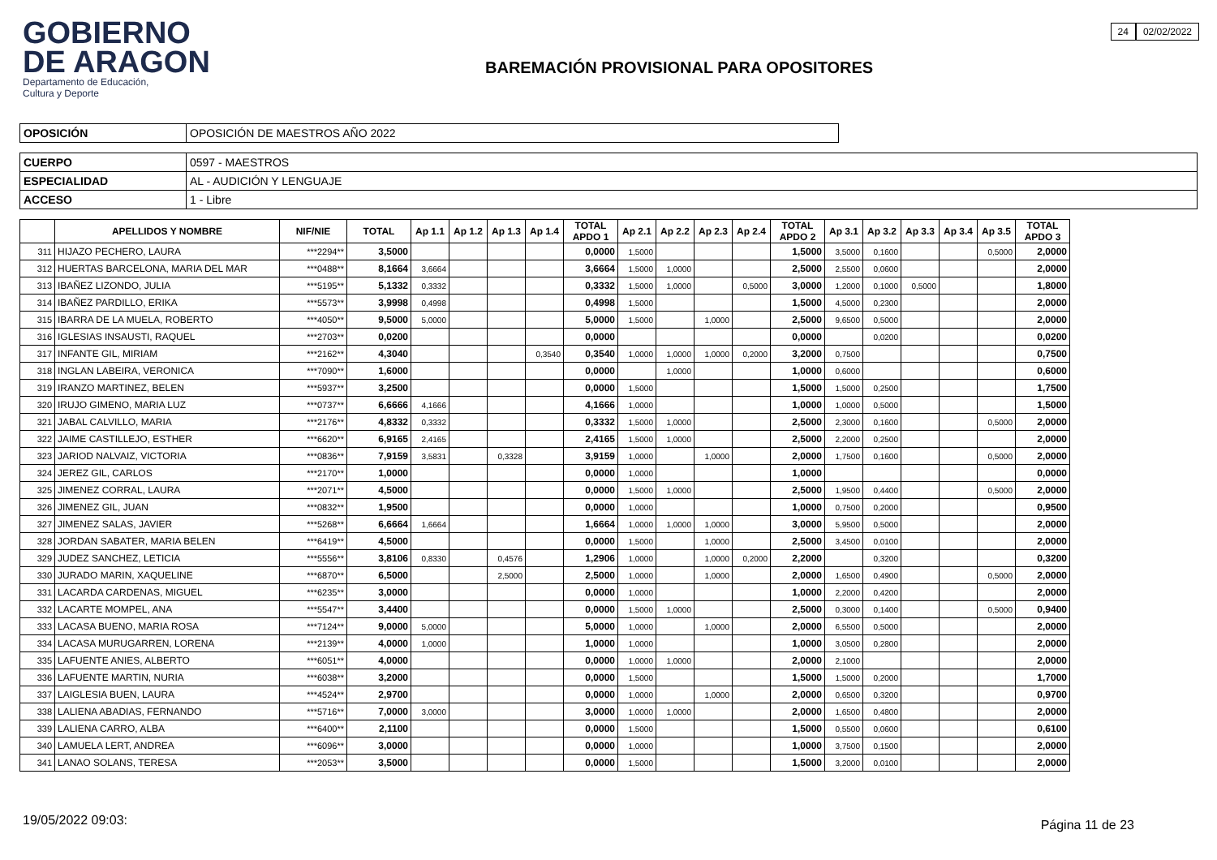GOBIERNO
DE ARAGON
Departamento de Educación,
Cultura y Deporte
BAREMACIÓN PROVISIONAL PARA OPOSITORES
24 02/02/2022
| OPOSICIÓN | OPOSICIÓN DE MAESTROS AÑO 2022 |
| CUERPO | 0597 - MAESTROS |
| ESPECIALIDAD | AL - AUDICIÓN Y LENGUAJE |
| ACCESO | 1 - Libre |
| | APELLIDOS Y NOMBRE | NIF/NIE | TOTAL | Ap 1.1 | Ap 1.2 | Ap 1.3 | Ap 1.4 | TOTAL APDO 1 | Ap 2.1 | Ap 2.2 | Ap 2.3 | Ap 2.4 | TOTAL APDO 2 | Ap 3.1 | Ap 3.2 | Ap 3.3 | Ap 3.4 | Ap 3.5 | TOTAL APDO 3 |
| --- | --- | --- | --- | --- | --- | --- | --- | --- | --- | --- | --- | --- | --- | --- | --- | --- | --- | --- | --- |
| 311 | HIJAZO PECHERO, LAURA | ***2294** | 3,5000 | | | | | 0,0000 | 1,5000 | | | | 1,5000 | 3,5000 | 0,1600 | | | 0,5000 | 2,0000 |
| 312 | HUERTAS BARCELONA, MARIA DEL MAR | ***0488** | 8,1664 | 3,6664 | | | | 3,6664 | 1,5000 | 1,0000 | | | 2,5000 | 2,5500 | 0,0600 | | | | 2,0000 |
| 313 | IBAÑEZ LIZONDO, JULIA | ***5195** | 5,1332 | 0,3332 | | | | 0,3332 | 1,5000 | 1,0000 | | 0,5000 | 3,0000 | 1,2000 | 0,1000 | 0,5000 | | | 1,8000 |
| 314 | IBAÑEZ PARDILLO, ERIKA | ***5573** | 3,9998 | 0,4998 | | | | 0,4998 | 1,5000 | | | | 1,5000 | 4,5000 | 0,2300 | | | | 2,0000 |
| 315 | IBARRA DE LA MUELA, ROBERTO | ***4050** | 9,5000 | 5,0000 | | | | 5,0000 | 1,5000 | | 1,0000 | | 2,5000 | 9,6500 | 0,5000 | | | | 2,0000 |
| 316 | IGLESIAS INSAUSTI, RAQUEL | ***2703** | 0,0200 | | | | | 0,0000 | | | | | 0,0000 | | 0,0200 | | | | 0,0200 |
| 317 | INFANTE GIL, MIRIAM | ***2162** | 4,3040 | | | | 0,3540 | 0,3540 | 1,0000 | 1,0000 | 1,0000 | 0,2000 | 3,2000 | 0,7500 | | | | | 0,7500 |
| 318 | INGLAN LABEIRA, VERONICA | ***7090** | 1,6000 | | | | | 0,0000 | | 1,0000 | | | 1,0000 | 0,6000 | | | | | 0,6000 |
| 319 | IRANZO MARTINEZ, BELEN | ***5937** | 3,2500 | | | | | 0,0000 | 1,5000 | | | | 1,5000 | 1,5000 | 0,2500 | | | | 1,7500 |
| 320 | IRUJO GIMENO, MARIA LUZ | ***0737** | 6,6666 | 4,1666 | | | | 4,1666 | 1,0000 | | | | 1,0000 | 1,0000 | 0,5000 | | | | 1,5000 |
| 321 | JABAL CALVILLO, MARIA | ***2176** | 4,8332 | 0,3332 | | | | 0,3332 | 1,5000 | 1,0000 | | | 2,5000 | 2,3000 | 0,1600 | | | 0,5000 | 2,0000 |
| 322 | JAIME CASTILLEJO, ESTHER | ***6620** | 6,9165 | 2,4165 | | | | 2,4165 | 1,5000 | 1,0000 | | | 2,5000 | 2,2000 | 0,2500 | | | | 2,0000 |
| 323 | JARIOD NALVAIZ, VICTORIA | ***0836** | 7,9159 | 3,5831 | | 0,3328 | | 3,9159 | 1,0000 | | 1,0000 | | 2,0000 | 1,7500 | 0,1600 | | | 0,5000 | 2,0000 |
| 324 | JEREZ GIL, CARLOS | ***2170** | 1,0000 | | | | | 0,0000 | 1,0000 | | | | 1,0000 | | | | | | 0,0000 |
| 325 | JIMENEZ CORRAL, LAURA | ***2071** | 4,5000 | | | | | 0,0000 | 1,5000 | 1,0000 | | | 2,5000 | 1,9500 | 0,4400 | | | 0,5000 | 2,0000 |
| 326 | JIMENEZ GIL, JUAN | ***0832** | 1,9500 | | | | | 0,0000 | 1,0000 | | | | 1,0000 | 0,7500 | 0,2000 | | | | 0,9500 |
| 327 | JIMENEZ SALAS, JAVIER | ***5268** | 6,6664 | 1,6664 | | | | 1,6664 | 1,0000 | 1,0000 | 1,0000 | | 3,0000 | 5,9500 | 0,5000 | | | | 2,0000 |
| 328 | JORDAN SABATER, MARIA BELEN | ***6419** | 4,5000 | | | | | 0,0000 | 1,5000 | | 1,0000 | | 2,5000 | 3,4500 | 0,0100 | | | | 2,0000 |
| 329 | JUDEZ SANCHEZ, LETICIA | ***5556** | 3,8106 | 0,8330 | | 0,4576 | | 1,2906 | 1,0000 | | 1,0000 | 0,2000 | 2,2000 | | 0,3200 | | | | 0,3200 |
| 330 | JURADO MARIN, XAQUELINE | ***6870** | 6,5000 | | | 2,5000 | | 2,5000 | 1,0000 | | 1,0000 | | 2,0000 | 1,6500 | 0,4900 | | | 0,5000 | 2,0000 |
| 331 | LACARDA CARDENAS, MIGUEL | ***6235** | 3,0000 | | | | | 0,0000 | 1,0000 | | | | 1,0000 | 2,2000 | 0,4200 | | | | 2,0000 |
| 332 | LACARTE MOMPEL, ANA | ***5547** | 3,4400 | | | | | 0,0000 | 1,5000 | 1,0000 | | | 2,5000 | 0,3000 | 0,1400 | | | 0,5000 | 0,9400 |
| 333 | LACASA BUENO, MARIA ROSA | ***7124** | 9,0000 | 5,0000 | | | | 5,0000 | 1,0000 | | 1,0000 | | 2,0000 | 6,5500 | 0,5000 | | | | 2,0000 |
| 334 | LACASA MURUGARREN, LORENA | ***2139** | 4,0000 | 1,0000 | | | | 1,0000 | 1,0000 | | | | 1,0000 | 3,0500 | 0,2800 | | | | 2,0000 |
| 335 | LAFUENTE ANIES, ALBERTO | ***6051** | 4,0000 | | | | | 0,0000 | 1,0000 | 1,0000 | | | 2,0000 | 2,1000 | | | | | 2,0000 |
| 336 | LAFUENTE MARTIN, NURIA | ***6038** | 3,2000 | | | | | 0,0000 | 1,5000 | | | | 1,5000 | 1,5000 | 0,2000 | | | | 1,7000 |
| 337 | LAIGLESIA BUEN, LAURA | ***4524** | 2,9700 | | | | | 0,0000 | 1,0000 | | 1,0000 | | 2,0000 | 0,6500 | 0,3200 | | | | 0,9700 |
| 338 | LALIENA ABADIAS, FERNANDO | ***5716** | 7,0000 | 3,0000 | | | | 3,0000 | 1,0000 | 1,0000 | | | 2,0000 | 1,6500 | 0,4800 | | | | 2,0000 |
| 339 | LALIENA CARRO, ALBA | ***6400** | 2,1100 | | | | | 0,0000 | 1,5000 | | | | 1,5000 | 0,5500 | 0,0600 | | | | 0,6100 |
| 340 | LAMUELA LERT, ANDREA | ***6096** | 3,0000 | | | | | 0,0000 | 1,0000 | | | | 1,0000 | 3,7500 | 0,1500 | | | | 2,0000 |
| 341 | LANAO SOLANS, TERESA | ***2053** | 3,5000 | | | | | 0,0000 | 1,5000 | | | | 1,5000 | 3,2000 | 0,0100 | | | | 2,0000 |
19/05/2022 09:03: Página 11 de 23